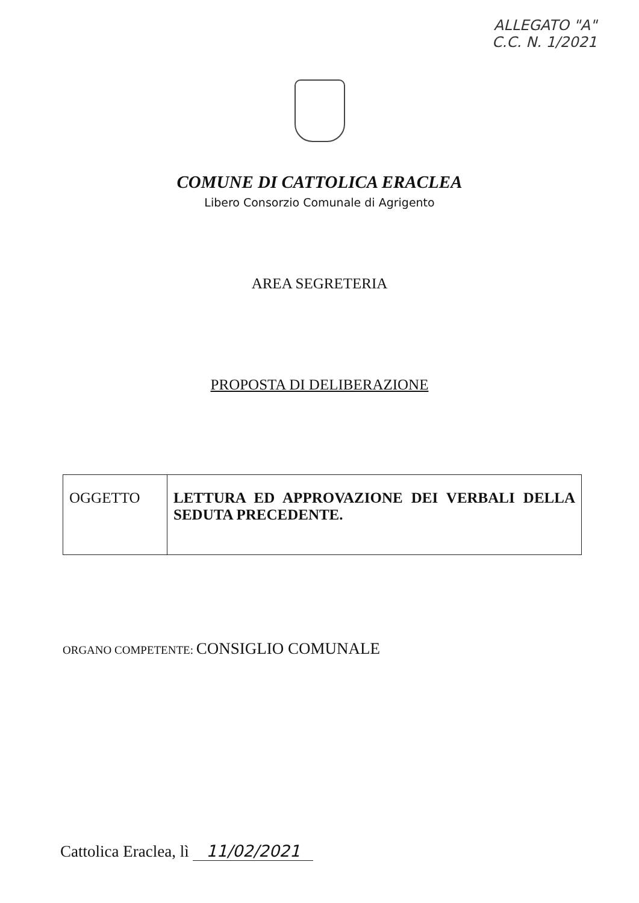ALLEGATO "A"
C.C. N. 1/2021
COMUNE DI CATTOLICA ERACLEA
Libero Consorzio Comunale di Agrigento
AREA SEGRETERIA
PROPOSTA DI DELIBERAZIONE
| OGGETTO | LETTURA ED APPROVAZIONE DEI VERBALI DELLA SEDUTA PRECEDENTE. |
ORGANO COMPETENTE: CONSIGLIO COMUNALE
Cattolica Eraclea, lì 11/02/2021